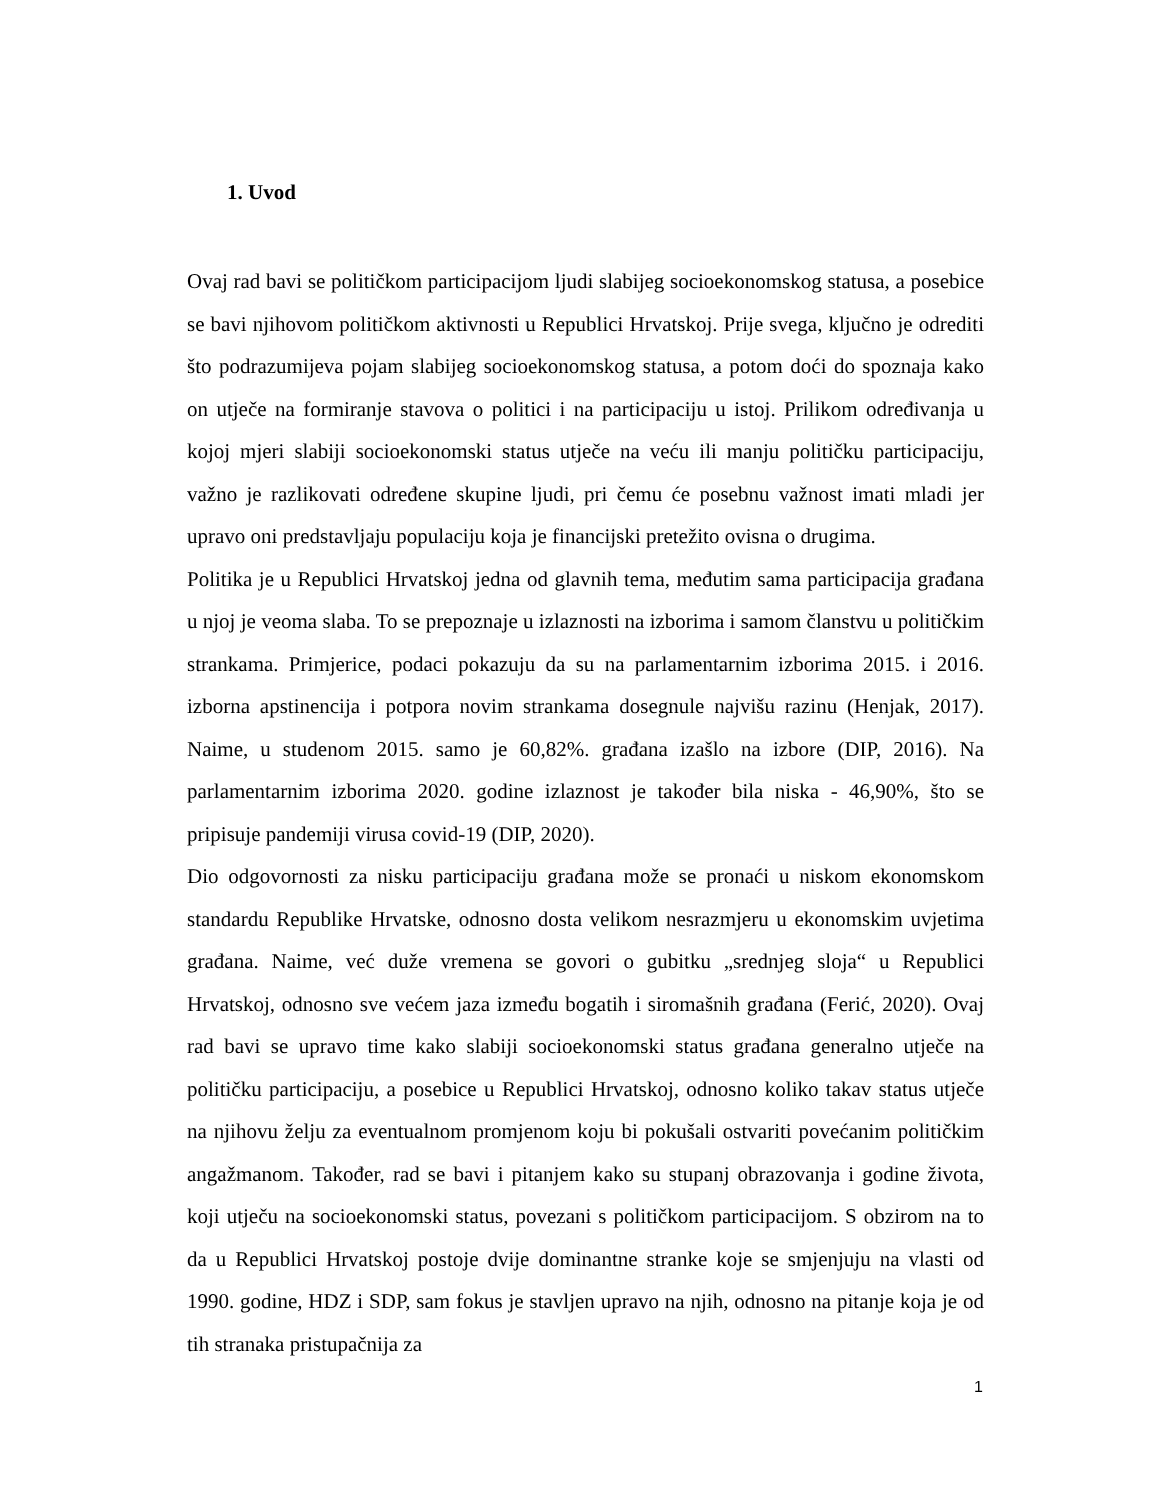1. Uvod
Ovaj rad bavi se političkom participacijom ljudi slabijeg socioekonomskog statusa, a posebice se bavi njihovom političkom aktivnosti u Republici Hrvatskoj. Prije svega, ključno je odrediti što podrazumijeva pojam slabijeg socioekonomskog statusa, a potom doći do spoznaja kako on utječe na formiranje stavova o politici i na participaciju u istoj. Prilikom određivanja u kojoj mjeri slabiji socioekonomski status utječe na veću ili manju političku participaciju, važno je razlikovati određene skupine ljudi, pri čemu će posebnu važnost imati mladi jer upravo oni predstavljaju populaciju koja je financijski pretežito ovisna o drugima.
Politika je u Republici Hrvatskoj jedna od glavnih tema, međutim sama participacija građana u njoj je veoma slaba. To se prepoznaje u izlaznosti na izborima i samom članstvu u političkim strankama. Primjerice, podaci pokazuju da su na parlamentarnim izborima 2015. i 2016. izborna apstinencija i potpora novim strankama dosegnule najvišu razinu (Henjak, 2017). Naime, u studenom 2015. samo je 60,82%. građana izašlo na izbore (DIP, 2016). Na parlamentarnim izborima 2020. godine izlaznost je također bila niska - 46,90%, što se pripisuje pandemiji virusa covid-19 (DIP, 2020).
Dio odgovornosti za nisku participaciju građana može se pronaći u niskom ekonomskom standardu Republike Hrvatske, odnosno dosta velikom nesrazmjeru u ekonomskim uvjetima građana. Naime, već duže vremena se govori o gubitku „srednjeg sloja“ u Republici Hrvatskoj, odnosno sve većem jaza između bogatih i siromašnih građana (Ferić, 2020). Ovaj rad bavi se upravo time kako slabiji socioekonomski status građana generalno utječe na političku participaciju, a posebice u Republici Hrvatskoj, odnosno koliko takav status utječe na njihovu želju za eventualnom promjenom koju bi pokušali ostvariti povećanim političkim angažmanom. Također, rad se bavi i pitanjem kako su stupanj obrazovanja i godine života, koji utječu na socioekonomski status, povezani s političkom participacijom. S obzirom na to da u Republici Hrvatskoj postoje dvije dominantne stranke koje se smjenjuju na vlasti od 1990. godine, HDZ i SDP, sam fokus je stavljen upravo na njih, odnosno na pitanje koja je od tih stranaka pristupačnija za
1